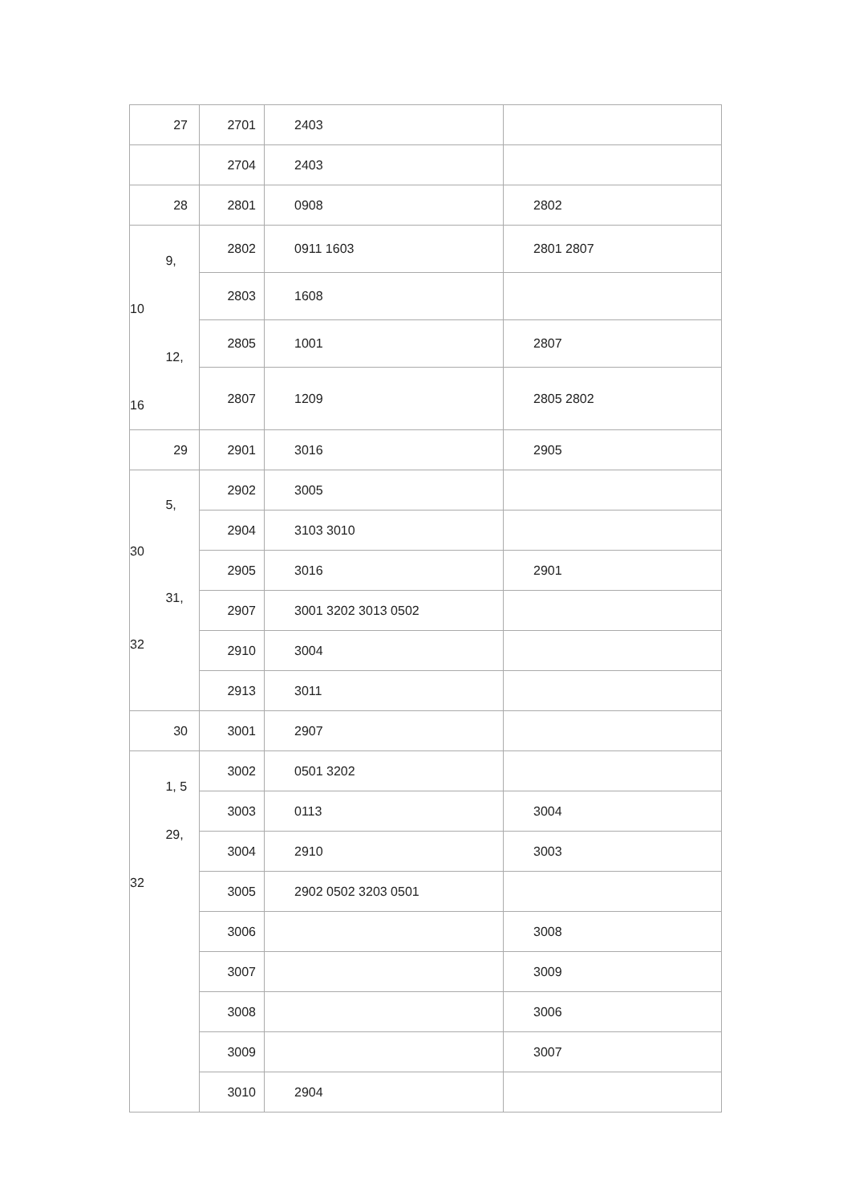| 27 | 2701 | 2403 | |
| | 2704 | 2403 | |
| 28 | 2801 | 0908 | 2802 |
| 9, 10 12, 16 | 2802 | 0911 1603 | 2801 2807 |
| | 2803 | 1608 | |
| | 2805 | 1001 | 2807 |
| | 2807 | 1209 | 2805 2802 |
| 29 | 2901 | 3016 | 2905 |
| 5, 30 31, 32 | 2902 | 3005 | |
| | 2904 | 3103 3010 | |
| | 2905 | 3016 | 2901 |
| | 2907 | 3001 3202 3013 0502 | |
| | 2910 | 3004 | |
| | 2913 | 3011 | |
| 30 | 3001 | 2907 | |
| 1, 5 29, 32 | 3002 | 0501 3202 | |
| | 3003 | 0113 | 3004 |
| | 3004 | 2910 | 3003 |
| | 3005 | 2902 0502 3203 0501 | |
| | 3006 | | 3008 |
| | 3007 | | 3009 |
| | 3008 | | 3006 |
| | 3009 | | 3007 |
| | 3010 | 2904 | |